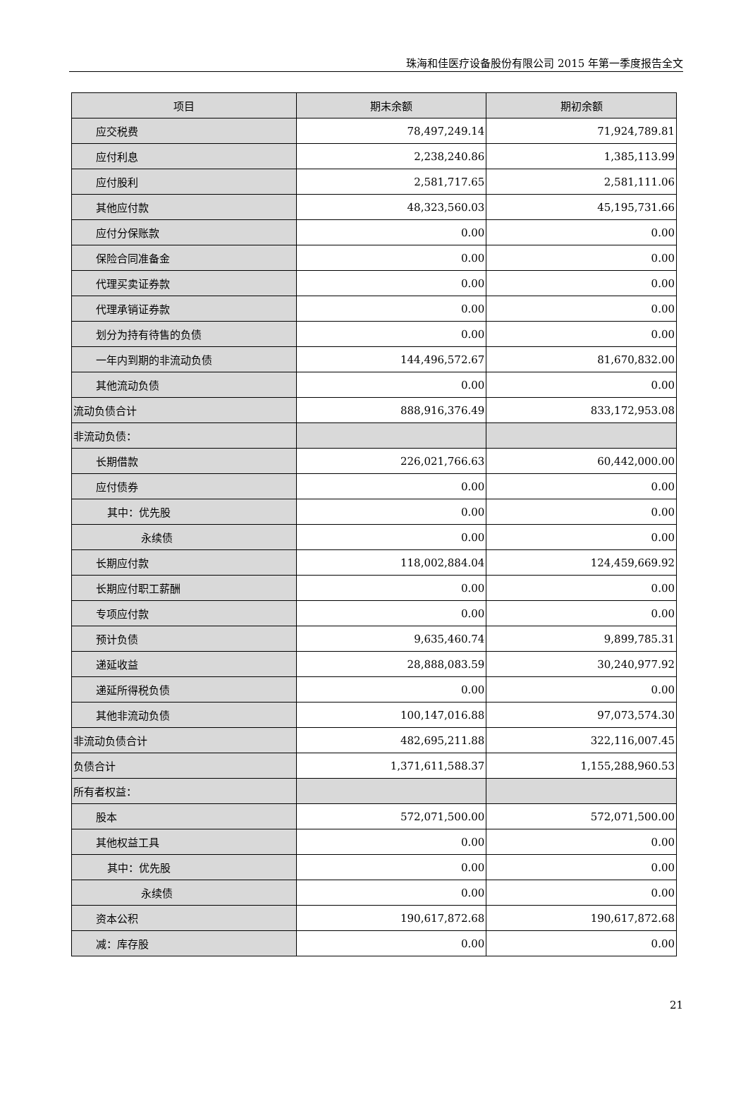珠海和佳医疗设备股份有限公司 2015 年第一季度报告全文
| 项目 | 期末余额 | 期初余额 |
| --- | --- | --- |
| 应交税费 | 78,497,249.14 | 71,924,789.81 |
| 应付利息 | 2,238,240.86 | 1,385,113.99 |
| 应付股利 | 2,581,717.65 | 2,581,111.06 |
| 其他应付款 | 48,323,560.03 | 45,195,731.66 |
| 应付分保账款 | 0.00 | 0.00 |
| 保险合同准备金 | 0.00 | 0.00 |
| 代理买卖证券款 | 0.00 | 0.00 |
| 代理承销证券款 | 0.00 | 0.00 |
| 划分为持有待售的负债 | 0.00 | 0.00 |
| 一年内到期的非流动负债 | 144,496,572.67 | 81,670,832.00 |
| 其他流动负债 | 0.00 | 0.00 |
| 流动负债合计 | 888,916,376.49 | 833,172,953.08 |
| 非流动负债： | | |
| 长期借款 | 226,021,766.63 | 60,442,000.00 |
| 应付债券 | 0.00 | 0.00 |
| 其中：优先股 | 0.00 | 0.00 |
| 永续债 | 0.00 | 0.00 |
| 长期应付款 | 118,002,884.04 | 124,459,669.92 |
| 长期应付职工薪酬 | 0.00 | 0.00 |
| 专项应付款 | 0.00 | 0.00 |
| 预计负债 | 9,635,460.74 | 9,899,785.31 |
| 递延收益 | 28,888,083.59 | 30,240,977.92 |
| 递延所得税负债 | 0.00 | 0.00 |
| 其他非流动负债 | 100,147,016.88 | 97,073,574.30 |
| 非流动负债合计 | 482,695,211.88 | 322,116,007.45 |
| 负债合计 | 1,371,611,588.37 | 1,155,288,960.53 |
| 所有者权益： | | |
| 股本 | 572,071,500.00 | 572,071,500.00 |
| 其他权益工具 | 0.00 | 0.00 |
| 其中：优先股 | 0.00 | 0.00 |
| 永续债 | 0.00 | 0.00 |
| 资本公积 | 190,617,872.68 | 190,617,872.68 |
| 减：库存股 | 0.00 | 0.00 |
21